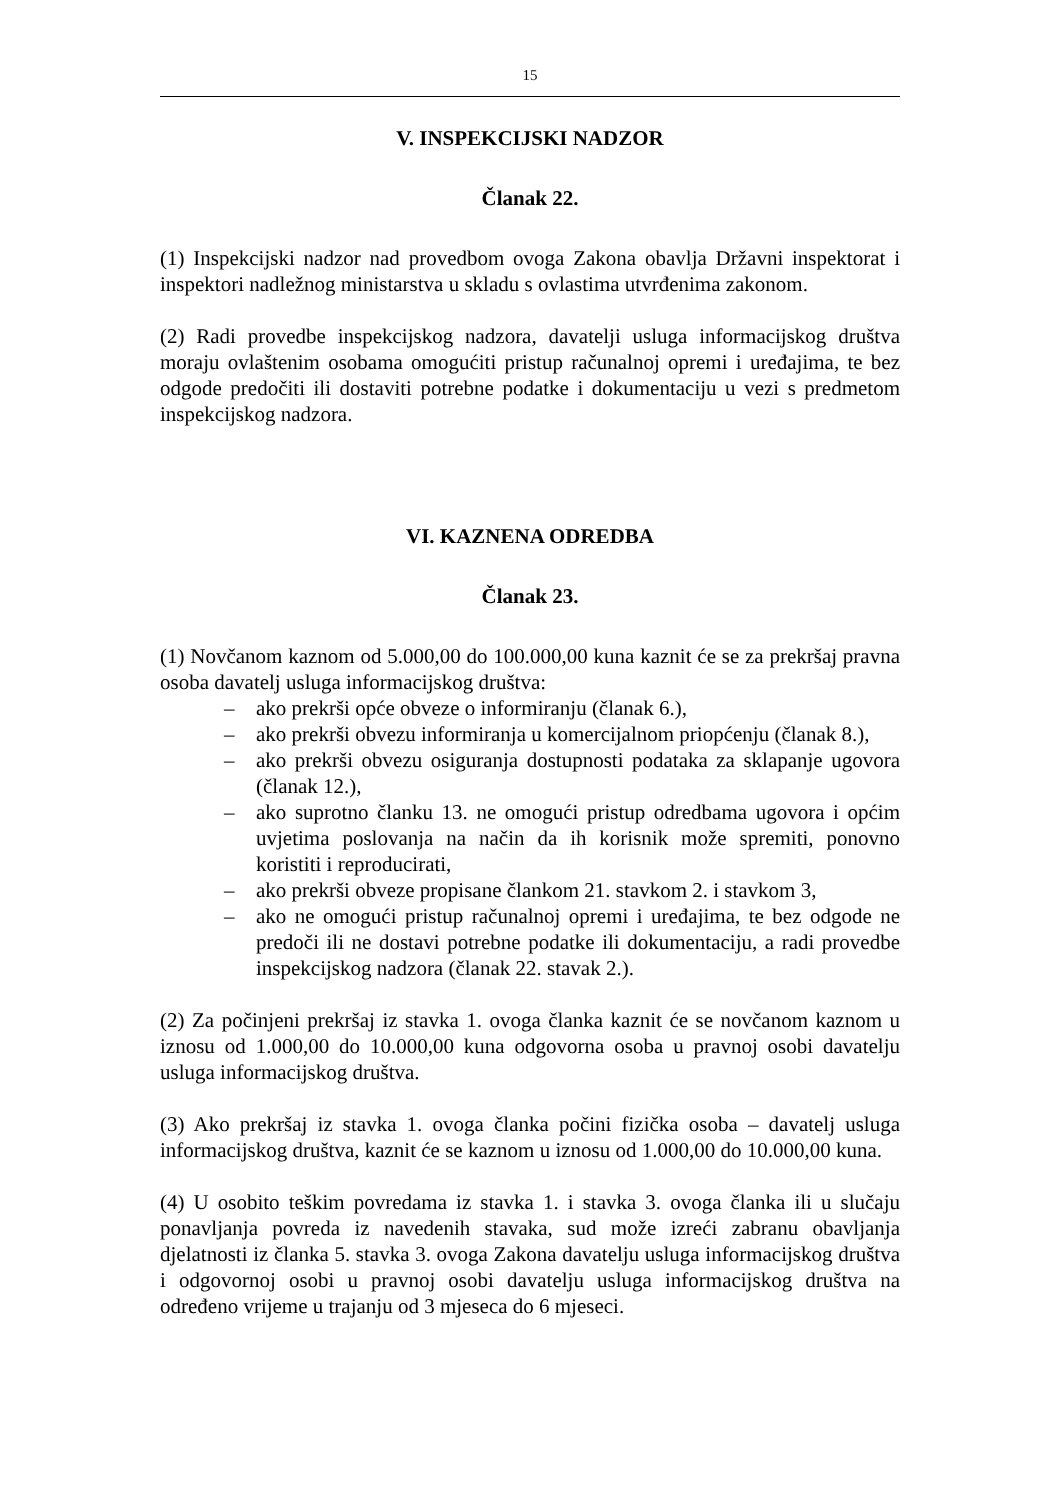15
V. INSPEKCIJSKI NADZOR
Članak 22.
(1) Inspekcijski nadzor nad provedbom ovoga Zakona obavlja Državni inspektorat i inspektori nadležnog ministarstva u skladu s ovlastima utvrđenima zakonom.
(2) Radi provedbe inspekcijskog nadzora, davatelji usluga informacijskog društva moraju ovlaštenim osobama omogućiti pristup računalnoj opremi i uređajima, te bez odgode predočiti ili dostaviti potrebne podatke i dokumentaciju u vezi s predmetom inspekcijskog nadzora.
VI. KAZNENA ODREDBA
Članak 23.
(1) Novčanom kaznom od 5.000,00 do 100.000,00 kuna kaznit će se za prekršaj pravna osoba davatelj usluga informacijskog društva:
– ako prekrši opće obveze o informiranju (članak 6.),
– ako prekrši obvezu informiranja u komercijalnom priopćenju (članak 8.),
– ako prekrši obvezu osiguranja dostupnosti podataka za sklapanje ugovora (članak 12.),
– ako suprotno članku 13. ne omogući pristup odredbama ugovora i općim uvjetima poslovanja na način da ih korisnik može spremiti, ponovno koristiti i reproducirati,
– ako prekrši obveze propisane člankom 21. stavkom 2. i stavkom 3,
– ako ne omogući pristup računalnoj opremi i uređajima, te bez odgode ne predoči ili ne dostavi potrebne podatke ili dokumentaciju, a radi provedbe inspekcijskog nadzora (članak 22. stavak 2.).
(2) Za počinjeni prekršaj iz stavka 1. ovoga članka kaznit će se novčanom kaznom u iznosu od 1.000,00 do 10.000,00 kuna odgovorna osoba u pravnoj osobi davatelju usluga informacijskog društva.
(3) Ako prekršaj iz stavka 1. ovoga članka počini fizička osoba – davatelj usluga informacijskog društva, kaznit će se kaznom u iznosu od 1.000,00 do 10.000,00 kuna.
(4) U osobito teškim povredama iz stavka 1. i stavka 3. ovoga članka ili u slučaju ponavljanja povreda iz navedenih stavaka, sud može izreći zabranu obavljanja djelatnosti iz članka 5. stavka 3. ovoga Zakona davatelju usluga informacijskog društva i odgovornoj osobi u pravnoj osobi davatelju usluga informacijskog društva na određeno vrijeme u trajanju od 3 mjeseca do 6 mjeseci.